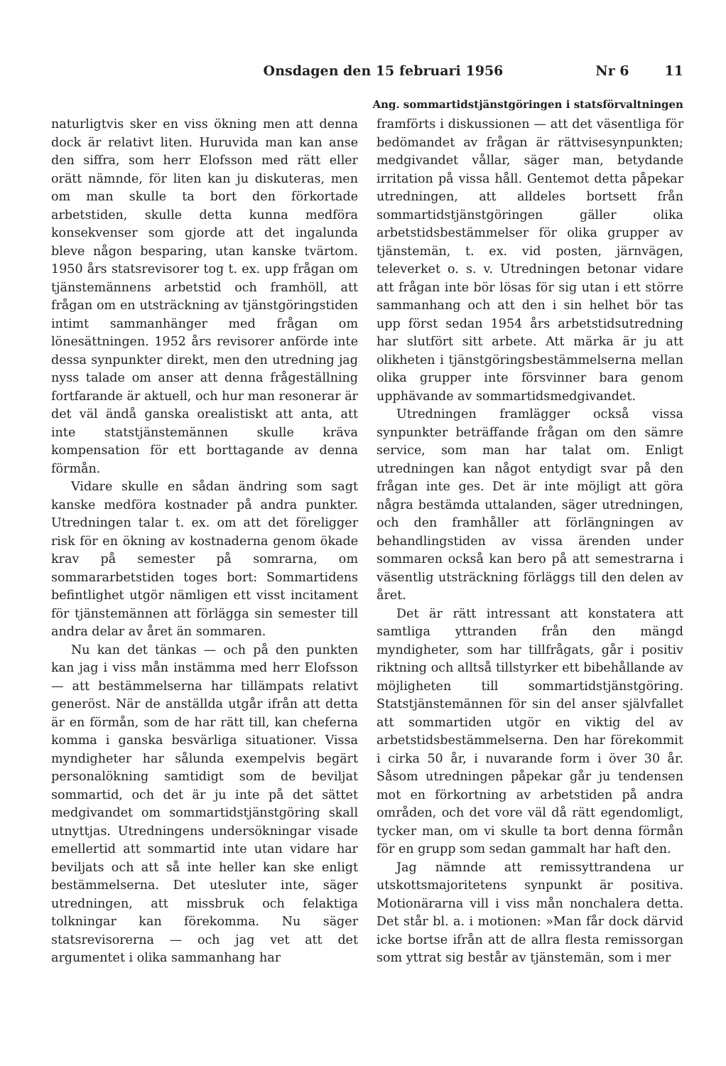Onsdagen den 15 februari 1956 Nr 6 11
Ang. sommartidstjänstgöringen i statsförvaltningen
naturligtvis sker en viss ökning men att denna dock är relativt liten. Huruvida man kan anse den siffra, som herr Elofsson med rätt eller orätt nämnde, för liten kan ju diskuteras, men om man skulle ta bort den förkortade arbetstiden, skulle detta kunna medföra konsekvenser som gjorde att det ingalunda bleve någon besparing, utan kanske tvärtom. 1950 års statsrevisorer tog t. ex. upp frågan om tjänstemännens arbetstid och framhöll, att frågan om en utsträckning av tjänstgöringstiden intimt sammanhänger med frågan om lönesättningen. 1952 års revisorer anförde inte dessa synpunkter direkt, men den utredning jag nyss talade om anser att denna frågeställning fortfarande är aktuell, och hur man resonerar är det väl ändå ganska orealistiskt att anta, att inte statstjänstemännen skulle kräva kompensation för ett borttagande av denna förmån.
Vidare skulle en sådan ändring som sagt kanske medföra kostnader på andra punkter. Utredningen talar t. ex. om att det föreligger risk för en ökning av kostnaderna genom ökade krav på semester på somrarna, om sommararbetstiden toges bort: Sommartidens befintlighet utgör nämligen ett visst incitament för tjänstemännen att förlägga sin semester till andra delar av året än sommaren.
Nu kan det tänkas — och på den punkten kan jag i viss mån instämma med herr Elofsson — att bestämmelserna har tillämpats relativt generöst. När de anställda utgår ifrån att detta är en förmån, som de har rätt till, kan cheferna komma i ganska besvärliga situationer. Vissa myndigheter har sålunda exempelvis begärt personalökning samtidigt som de beviljat sommartid, och det är ju inte på det sättet medgivandet om sommartidstjänstgöring skall utnyttjas. Utredningens undersökningar visade emellertid att sommartid inte utan vidare har beviljats och att så inte heller kan ske enligt bestämmelserna. Det utesluter inte, säger utredningen, att missbruk och felaktiga tolkningar kan förekomma. Nu säger statsrevisorerna — och jag vet att det argumentet i olika sammanhang har
framförts i diskussionen — att det väsentliga för bedömandet av frågan är rättvisesynpunkten; medgivandet vållar, säger man, betydande irritation på vissa håll. Gentemot detta påpekar utredningen, att alldeles bortsett från sommartidstjänstgöringen gäller olika arbetstidsbestämmelser för olika grupper av tjänstemän, t. ex. vid posten, järnvägen, televerket o. s. v. Utredningen betonar vidare att frågan inte bör lösas för sig utan i ett större sammanhang och att den i sin helhet bör tas upp först sedan 1954 års arbetstidsutredning har slutfört sitt arbete. Att märka är ju att olikheten i tjänstgöringsbestämmelserna mellan olika grupper inte försvinner bara genom upphävande av sommartidsmedgivandet.
Utredningen framlägger också vissa synpunkter beträffande frågan om den sämre service, som man har talat om. Enligt utredningen kan något entydigt svar på den frågan inte ges. Det är inte möjligt att göra några bestämda uttalanden, säger utredningen, och den framhåller att förlängningen av behandlingstiden av vissa ärenden under sommaren också kan bero på att semestrarna i väsentlig utsträckning förläggs till den delen av året.
Det är rätt intressant att konstatera att samtliga yttranden från den mängd myndigheter, som har tillfrågats, går i positiv riktning och alltså tillstyrker ett bibehållande av möjligheten till sommartidstjänstgöring. Statstjänstemännen för sin del anser självfallet att sommartiden utgör en viktig del av arbetstidsbestämmelserna. Den har förekommit i cirka 50 år, i nuvarande form i över 30 år. Såsom utredningen påpekar går ju tendensen mot en förkortning av arbetstiden på andra områden, och det vore väl då rätt egendomligt, tycker man, om vi skulle ta bort denna förmån för en grupp som sedan gammalt har haft den.
Jag nämnde att remissyttrandena ur utskottsmajoritetens synpunkt är positiva. Motionärarna vill i viss mån nonchalera detta. Det står bl. a. i motionen: »Man får dock därvid icke bortse ifrån att de allra flesta remissorgan som yttrat sig består av tjänstemän, som i mer